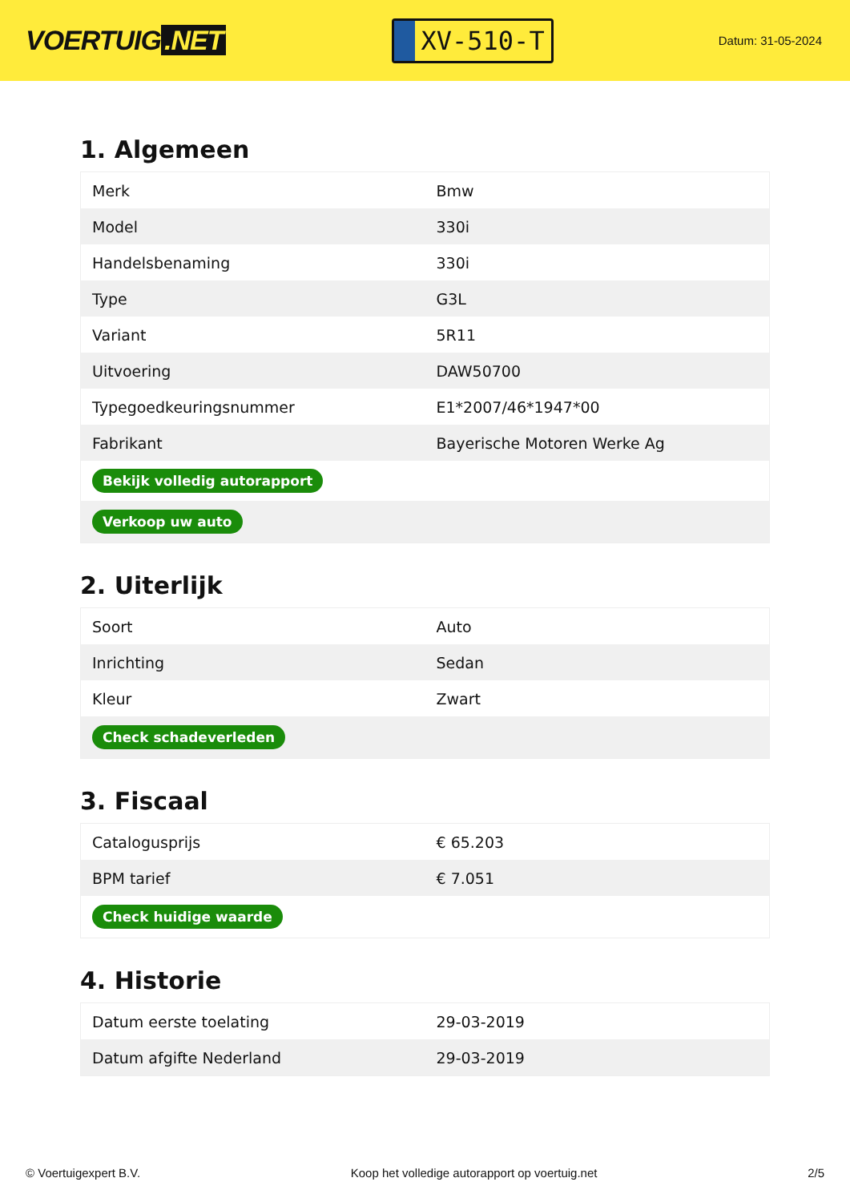VOERTUIG.NET
XV-510-T
Datum: 31-05-2024
1. Algemeen
| Merk | Bmw |
| Model | 330i |
| Handelsbenaming | 330i |
| Type | G3L |
| Variant | 5R11 |
| Uitvoering | DAW50700 |
| Typegoedkeuringsnummer | E1*2007/46*1947*00 |
| Fabrikant | Bayerische Motoren Werke Ag |
| Bekijk volledig autorapport | |
| Verkoop uw auto | |
2. Uiterlijk
| Soort | Auto |
| Inrichting | Sedan |
| Kleur | Zwart |
| Check schadeverleden | |
3. Fiscaal
| Catalogusprijs | € 65.203 |
| BPM tarief | € 7.051 |
| Check huidige waarde | |
4. Historie
| Datum eerste toelating | 29-03-2019 |
| Datum afgifte Nederland | 29-03-2019 |
© Voertuigexpert B.V. Koop het volledige autorapport op voertuig.net 2/5